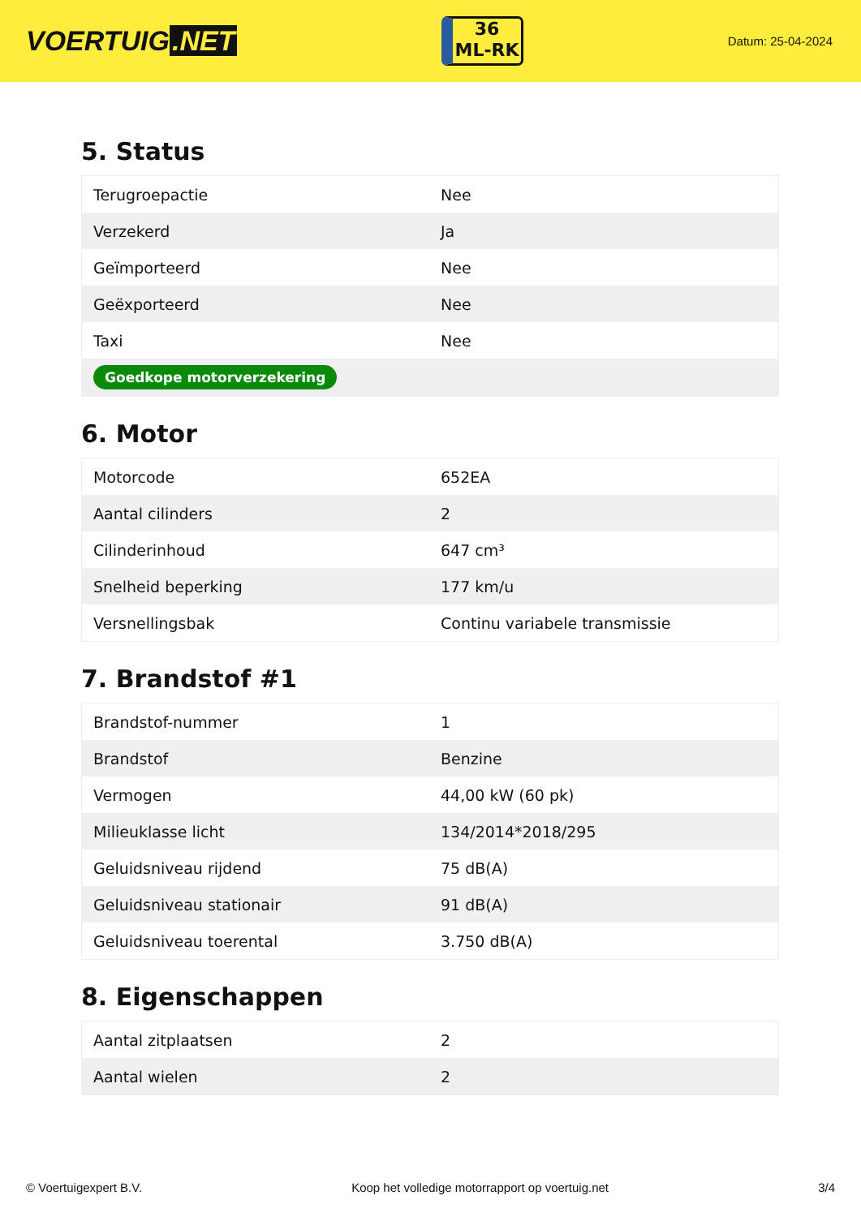VOERTUIG.NET
36
ML-RK
Datum: 25-04-2024
5. Status
| Terugroepactie | Nee |
| Verzekerd | Ja |
| Geïmporteerd | Nee |
| Geëxporteerd | Nee |
| Taxi | Nee |
| Goedkope motorverzekering | |
6. Motor
| Motorcode | 652EA |
| Aantal cilinders | 2 |
| Cilinderinhoud | 647 cm³ |
| Snelheid beperking | 177 km/u |
| Versnellingsbak | Continu variabele transmissie |
7. Brandstof #1
| Brandstof-nummer | 1 |
| Brandstof | Benzine |
| Vermogen | 44,00 kW (60 pk) |
| Milieuklasse licht | 134/2014*2018/295 |
| Geluidsniveau rijdend | 75 dB(A) |
| Geluidsniveau stationair | 91 dB(A) |
| Geluidsniveau toerental | 3.750 dB(A) |
8. Eigenschappen
| Aantal zitplaatsen | 2 |
| Aantal wielen | 2 |
© Voertuigexpert B.V. Koop het volledige motorrapport op voertuig.net 3/4